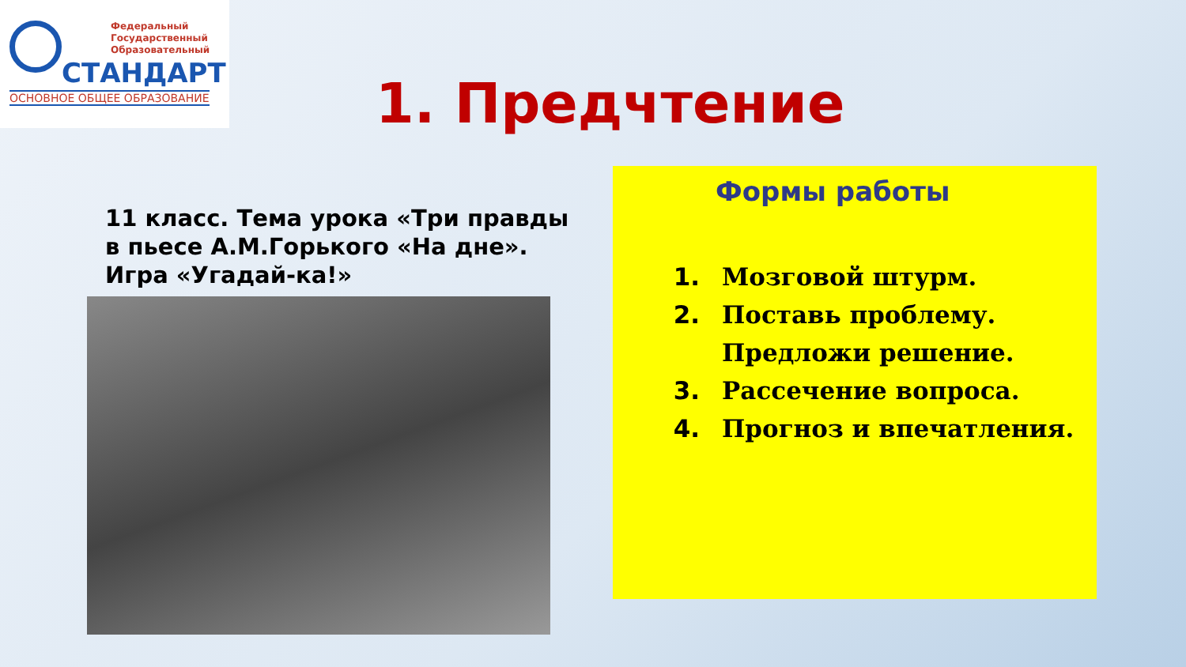Федеральный
Государственный
Образовательный
СТАНДАРТ
ОСНОВНОЕ ОБЩЕЕ ОБРАЗОВАНИЕ
1. Предчтение
11 класс. Тема урока «Три правды в пьесе А.М.Горького «На дне». Игра «Угадай-ка!»
Формы работы
1. Мозговой штурм.
2. Поставь проблему. Предложи решение.
3. Рассечение вопроса.
4. Прогноз и впечатления.